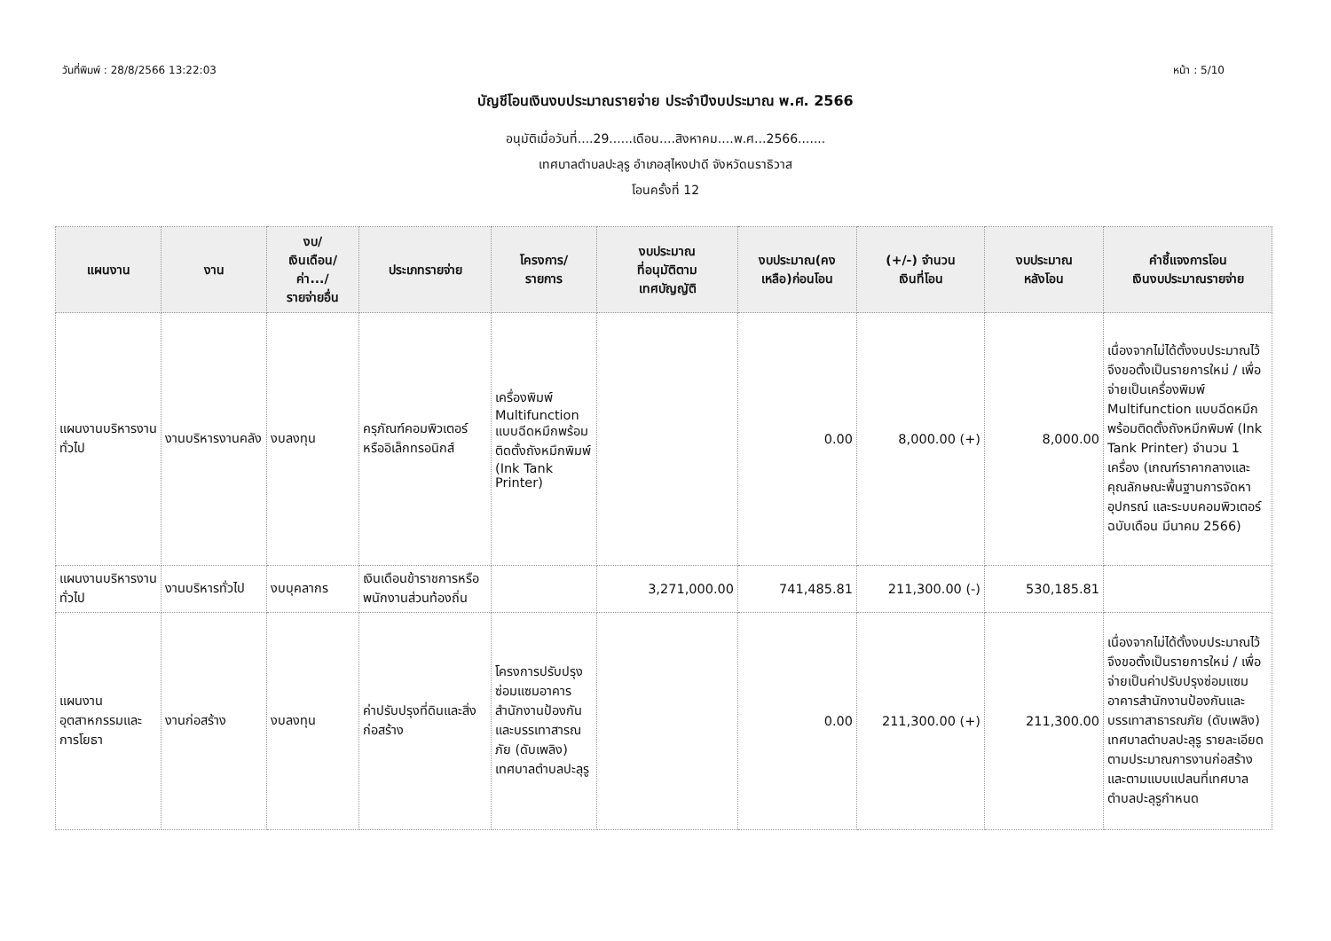วันที่พิมพ์ : 28/8/2566 13:22:03 หน้า : 5/10
บัญชีโอนเงินงบประมาณรายจ่าย ประจำปีงบประมาณ พ.ศ. 2566
อนุมัติเมื่อวันที่....29......เดือน....สิงหาคม....พ.ศ...2566.......
เทศบาลตำบลปะลุรู อำเภอสุไหงปาดี จังหวัดนราธิวาส
โอนครั้งที่ 12
| แผนงาน | งาน | งบ/ เงินเดือน/ ค่า.../ รายจ่ายอื่น | ประเภทรายจ่าย | โครงการ/ รายการ | งบประมาณ ที่อนุมัติตาม เทศบัญญัติ | งบประมาณ(คง เหลือ)ก่อนโอน | (+/-) จำนวน เงินที่โอน | งบประมาณ หลังโอน | คำชี้แจงการโอน เงินงบประมาณรายจ่าย |
| --- | --- | --- | --- | --- | --- | --- | --- | --- | --- |
| แผนงานบริหารงานทั่วไป | งานบริหารงานคลัง | งบลงทุน | ครุภัณฑ์คอมพิวเตอร์หรืออิเล็กทรอนิกส์ | เครื่องพิมพ์ Multifunction แบบฉีดหมึกพร้อมติดตั้งถังหมึกพิมพ์ (Ink Tank Printer) | | 0.00 | 8,000.00 (+) | 8,000.00 | เนื่องจากไม่ได้ตั้งงบประมาณไว้ จึงขอตั้งเป็นรายการใหม่ / เพื่อจ่ายเป็นเครื่องพิมพ์ Multifunction แบบฉีดหมึกพร้อมติดตั้งถังหมึกพิมพ์ (Ink Tank Printer) จำนวน 1 เครื่อง (เกณฑ์ราคากลางและคุณลักษณะพื้นฐานการจัดหาอุปกรณ์ และระบบคอมพิวเตอร์ ฉบับเดือน มีนาคม 2566) |
| แผนงานบริหารงานทั่วไป | งานบริหารทั่วไป | งบบุคลากร | เงินเดือนข้าราชการหรือพนักงานส่วนท้องถิ่น | | 3,271,000.00 | 741,485.81 | 211,300.00 (-) | 530,185.81 | |
| แผนงานอุตสาหกรรมและการโยธา | งานก่อสร้าง | งบลงทุน | ค่าปรับปรุงที่ดินและสิ่งก่อสร้าง | โครงการปรับปรุงซ่อมแซมอาคารสำนักงานป้องกันและบรรเทาสารณภัย (ดับเพลิง) เทศบาลตำบลปะลุรู | | 0.00 | 211,300.00 (+) | 211,300.00 | เนื่องจากไม่ได้ตั้งงบประมาณไว้ จึงขอตั้งเป็นรายการใหม่ / เพื่อจ่ายเป็นค่าปรับปรุงซ่อมแซมอาคารสำนักงานป้องกันและบรรเทาสาธารณภัย (ดับเพลิง) เทศบาลตำบลปะลุรู รายละเอียดตามประมาณการงานก่อสร้างและตามแบบแปลนที่เทศบาลตำบลปะลุรูกำหนด |